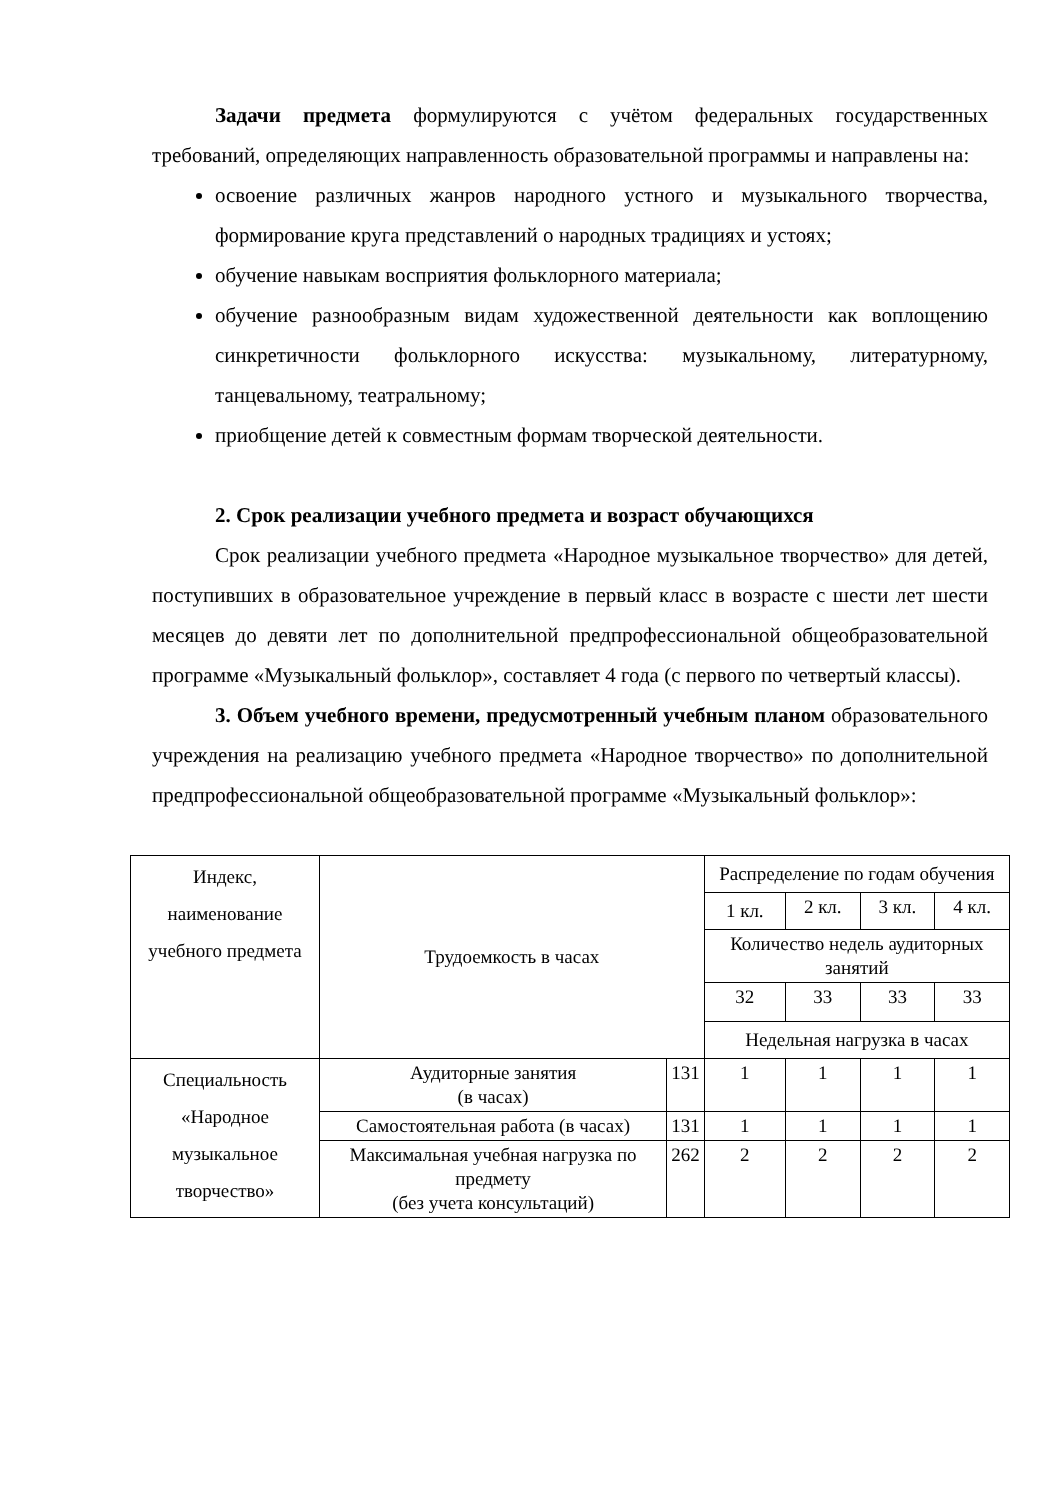Задачи предмета формулируются с учётом федеральных государственных требований, определяющих направленность образовательной программы и направлены на:
освоение различных жанров народного устного и музыкального творчества, формирование круга представлений о народных традициях и устоях;
обучение навыкам восприятия фольклорного материала;
обучение разнообразным видам художественной деятельности как воплощению синкретичности фольклорного искусства: музыкальному, литературному, танцевальному, театральному;
приобщение детей к совместным формам творческой деятельности.
2. Срок реализации учебного предмета и возраст обучающихся
Срок реализации учебного предмета «Народное музыкальное творчество» для детей, поступивших в образовательное учреждение в первый класс в возрасте с шести лет шести месяцев до девяти лет по дополнительной предпрофессиональной общеобразовательной программе «Музыкальный фольклор», составляет 4 года (с первого по четвертый классы).
3. Объем учебного времени, предусмотренный учебным планом образовательного учреждения на реализацию учебного предмета «Народное творчество» по дополнительной предпрофессиональной общеобразовательной программе «Музыкальный фольклор»:
| Индекс, наименование учебного предмета | Трудоемкость в часах | | Распределение по годам обучения | | | |
| | | | 1 кл. | 2 кл. | 3 кл. | 4 кл. |
| | | | Количество недель аудиторных занятий | | | |
| | | | 32 | 33 | 33 | 33 |
| | | | Недельная нагрузка в часах | | | |
| Специальность «Народное музыкальное творчество» | Аудиторные занятия (в часах) | 131 | 1 | 1 | 1 | 1 |
| | Самостоятельная работа (в часах) | 131 | 1 | 1 | 1 | 1 |
| | Максимальная учебная нагрузка по предмету (без учета консультаций) | 262 | 2 | 2 | 2 | 2 |